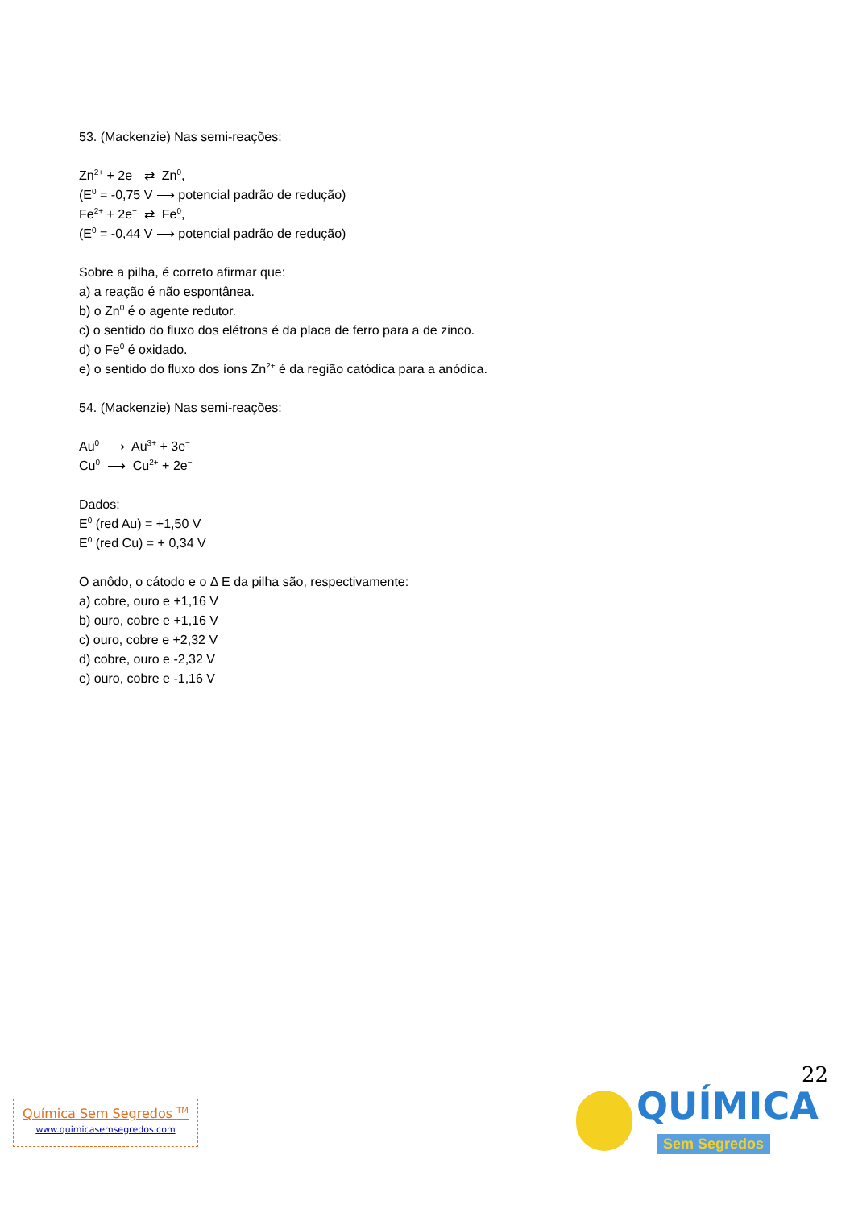53. (Mackenzie) Nas semi-reações:
Zn<sup>2+</sup> + 2e<sup>−</sup> ⇄ Zn<sup>0</sup>,
(E<sup>0</sup> = -0,75 V ⟶ potencial padrão de redução)
Fe<sup>2+</sup> + 2e<sup>−</sup> ⇄ Fe<sup>0</sup>,
(E<sup>0</sup> = -0,44 V ⟶ potencial padrão de redução)
Sobre a pilha, é correto afirmar que:
a) a reação é não espontânea.
b) o Zn<sup>0</sup> é o agente redutor.
c) o sentido do fluxo dos elétrons é da placa de ferro para a de zinco.
d) o Fe<sup>0</sup> é oxidado.
e) o sentido do fluxo dos íons Zn<sup>2+</sup> é da região catódica para a anódica.
54. (Mackenzie) Nas semi-reações:
Au<sup>0</sup> ⟶ Au<sup>3+</sup> + 3e<sup>−</sup>
Cu<sup>0</sup> ⟶ Cu<sup>2+</sup> + 2e<sup>−</sup>
Dados:
E<sup>0</sup> (red Au) = +1,50 V
E<sup>0</sup> (red Cu) = + 0,34 V
O anôdo, o cátodo e o Δ E da pilha são, respectivamente:
a) cobre, ouro e +1,16 V
b) ouro, cobre e +1,16 V
c) ouro, cobre e +2,32 V
d) cobre, ouro e -2,32 V
e) ouro, cobre e -1,16 V
22
Química Sem Segredos <sup>TM</sup>
www.quimicasemsegredos.com
QUÍMICA
Sem Segredos